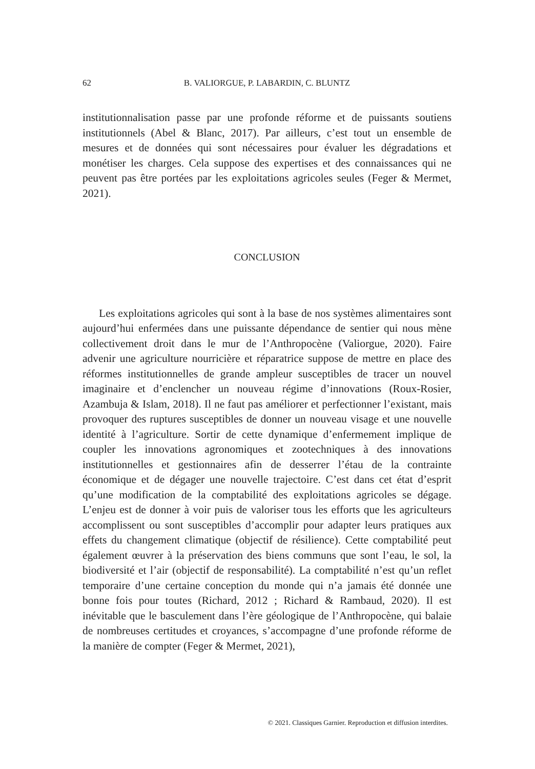62 B. VALIORGUE, P. LABARDIN, C. BLUNTZ
institutionnalisation passe par une profonde réforme et de puissants soutiens institutionnels (Abel & Blanc, 2017). Par ailleurs, c’est tout un ensemble de mesures et de données qui sont nécessaires pour évaluer les dégradations et monétiser les charges. Cela suppose des expertises et des connaissances qui ne peuvent pas être portées par les exploitations agricoles seules (Feger & Mermet, 2021).
CONCLUSION
Les exploitations agricoles qui sont à la base de nos systèmes alimentaires sont aujourd’hui enfermées dans une puissante dépendance de sentier qui nous mène collectivement droit dans le mur de l’Anthropocène (Valiorgue, 2020). Faire advenir une agriculture nourricière et réparatrice suppose de mettre en place des réformes institutionnelles de grande ampleur susceptibles de tracer un nouvel imaginaire et d’enclencher un nouveau régime d’innovations (Roux-Rosier, Azambuja & Islam, 2018). Il ne faut pas améliorer et perfectionner l’existant, mais provoquer des ruptures susceptibles de donner un nouveau visage et une nouvelle identité à l’agriculture. Sortir de cette dynamique d’enfermement implique de coupler les innovations agronomiques et zootechniques à des innovations institutionnelles et gestionnaires afin de desserrer l’étau de la contrainte économique et de dégager une nouvelle trajectoire. C’est dans cet état d’esprit qu’une modification de la comptabilité des exploitations agricoles se dégage. L’enjeu est de donner à voir puis de valoriser tous les efforts que les agriculteurs accomplissent ou sont susceptibles d’accomplir pour adapter leurs pratiques aux effets du changement climatique (objectif de résilience). Cette comptabilité peut également œuvrer à la préservation des biens communs que sont l’eau, le sol, la biodiversité et l’air (objectif de responsabilité). La comptabilité n’est qu’un reflet temporaire d’une certaine conception du monde qui n’a jamais été donnée une bonne fois pour toutes (Richard, 2012 ; Richard & Rambaud, 2020). Il est inévitable que le basculement dans l’ère géologique de l’Anthropocène, qui balaie de nombreuses certitudes et croyances, s’accompagne d’une profonde réforme de la manière de compter (Feger & Mermet, 2021),
© 2021. Classiques Garnier. Reproduction et diffusion interdites.